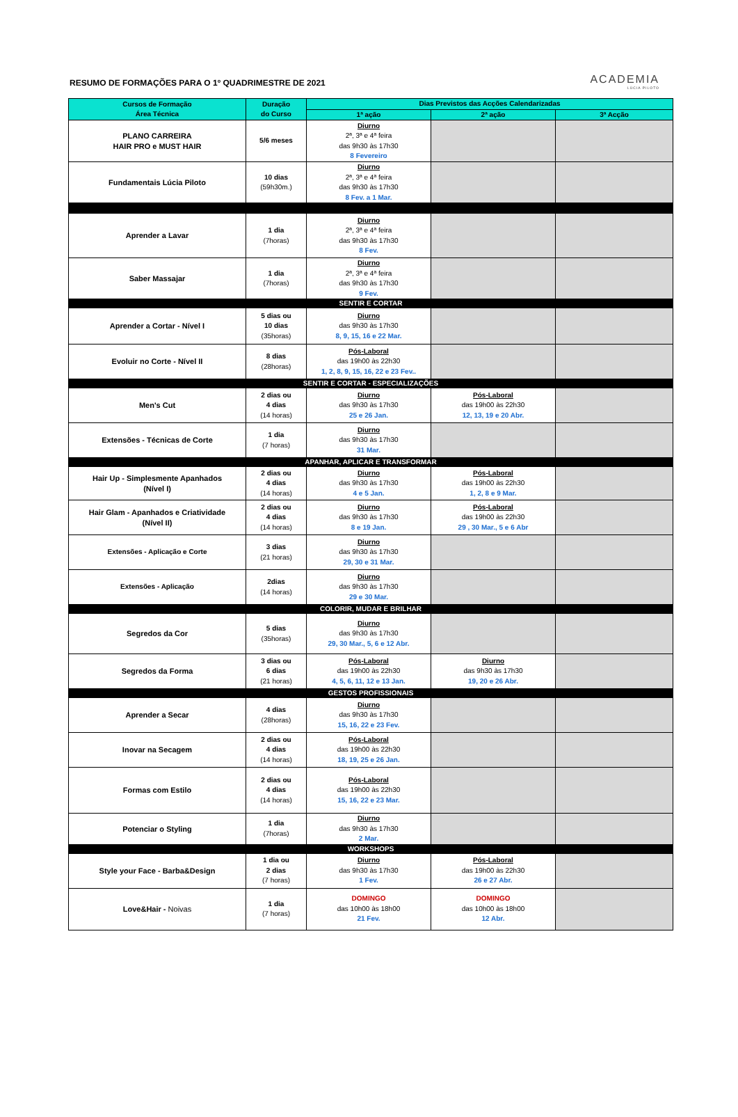RESUMO DE FORMAÇÕES PARA O 1º QUADRIMESTRE DE 2021
ACADEMIA
LÚCIA PILOTO
| Cursos de Formação Área Técnica | Duração do Curso | Dias Previstos das Acções Calendarizadas | | |
| --- | --- | --- | --- | --- |
| | | 1ª ação | 2ª ação | 3ª Acção |
| PLANO CARREIRA HAIR PRO e MUST HAIR | 5/6 meses | Diurno 2ª, 3ª e 4ª feira das 9h30 às 17h30 8 Fevereiro | | |
| Fundamentais Lúcia Piloto | 10 dias (59h30m.) | Diurno 2ª, 3ª e 4ª feira das 9h30 às 17h30 8 Fev. a 1 Mar. | | |
| Aprender a Lavar | 1 dia (7horas) | Diurno 2ª, 3ª e 4ª feira das 9h30 às 17h30 8 Fev. | | |
| Saber Massajar | 1 dia (7horas) | Diurno 2ª, 3ª e 4ª feira das 9h30 às 17h30 9 Fev. | | |
| SENTIR E CORTAR | | | | |
| Aprender a Cortar - Nível I | 5 dias ou 10 dias (35horas) | Diurno das 9h30 às 17h30 8, 9, 15, 16 e 22 Mar. | | |
| Evoluir no Corte - Nível II | 8 dias (28horas) | Pós-Laboral das 19h00 às 22h30 1, 2, 8, 9, 15, 16, 22 e 23 Fev.. | | |
| SENTIR E CORTAR - ESPECIALIZAÇÕES | | | | |
| Men's Cut | 2 dias ou 4 dias (14 horas) | Diurno das 9h30 às 17h30 25 e 26 Jan. | Pós-Laboral das 19h00 às 22h30 12, 13, 19 e 20 Abr. | |
| Extensões - Técnicas de Corte | 1 dia (7 horas) | Diurno das 9h30 às 17h30 31 Mar. | | |
| APANHAR, APLICAR E TRANSFORMAR | | | | |
| Hair Up - Simplesmente Apanhados (Nível I) | 2 dias ou 4 dias (14 horas) | Diurno das 9h30 às 17h30 4 e 5 Jan. | Pós-Laboral das 19h00 às 22h30 1, 2, 8 e 9 Mar. | |
| Hair Glam - Apanhados e Criatividade (Nível II) | 2 dias ou 4 dias (14 horas) | Diurno das 9h30 às 17h30 8 e 19 Jan. | Pós-Laboral das 19h00 às 22h30 29 , 30 Mar., 5 e 6 Abr | |
| Extensões - Aplicação e Corte | 3 dias (21 horas) | Diurno das 9h30 às 17h30 29, 30 e 31 Mar. | | |
| Extensões - Aplicação | 2dias (14 horas) | Diurno das 9h30 às 17h30 29 e 30 Mar. | | |
| COLORIR, MUDAR E BRILHAR | | | | |
| Segredos da Cor | 5 dias (35horas) | Diurno das 9h30 às 17h30 29, 30 Mar., 5, 6 e 12 Abr. | | |
| Segredos da Forma | 3 dias ou 6 dias (21 horas) | Pós-Laboral das 19h00 às 22h30 4, 5, 6, 11, 12 e 13 Jan. | Diurno das 9h30 às 17h30 19, 20 e 26 Abr. | |
| GESTOS PROFISSIONAIS | | | | |
| Aprender a Secar | 4 dias (28horas) | Diurno das 9h30 às 17h30 15, 16, 22 e 23 Fev. | | |
| Inovar na Secagem | 2 dias ou 4 dias (14 horas) | Pós-Laboral das 19h00 às 22h30 18, 19, 25 e 26 Jan. | | |
| Formas com Estilo | 2 dias ou 4 dias (14 horas) | Pós-Laboral das 19h00 às 22h30 15, 16, 22 e 23 Mar. | | |
| Potenciar o Styling | 1 dia (7horas) | Diurno das 9h30 às 17h30 2 Mar. | | |
| WORKSHOPS | | | | |
| Style your Face - Barba&Design | 1 dia ou 2 dias (7 horas) | Diurno das 9h30 às 17h30 1 Fev. | Pós-Laboral das 19h00 às 22h30 26 e 27 Abr. | |
| Love&Hair - Noivas | 1 dia (7 horas) | DOMINGO das 10h00 às 18h00 21 Fev. | DOMINGO das 10h00 às 18h00 12 Abr. | |